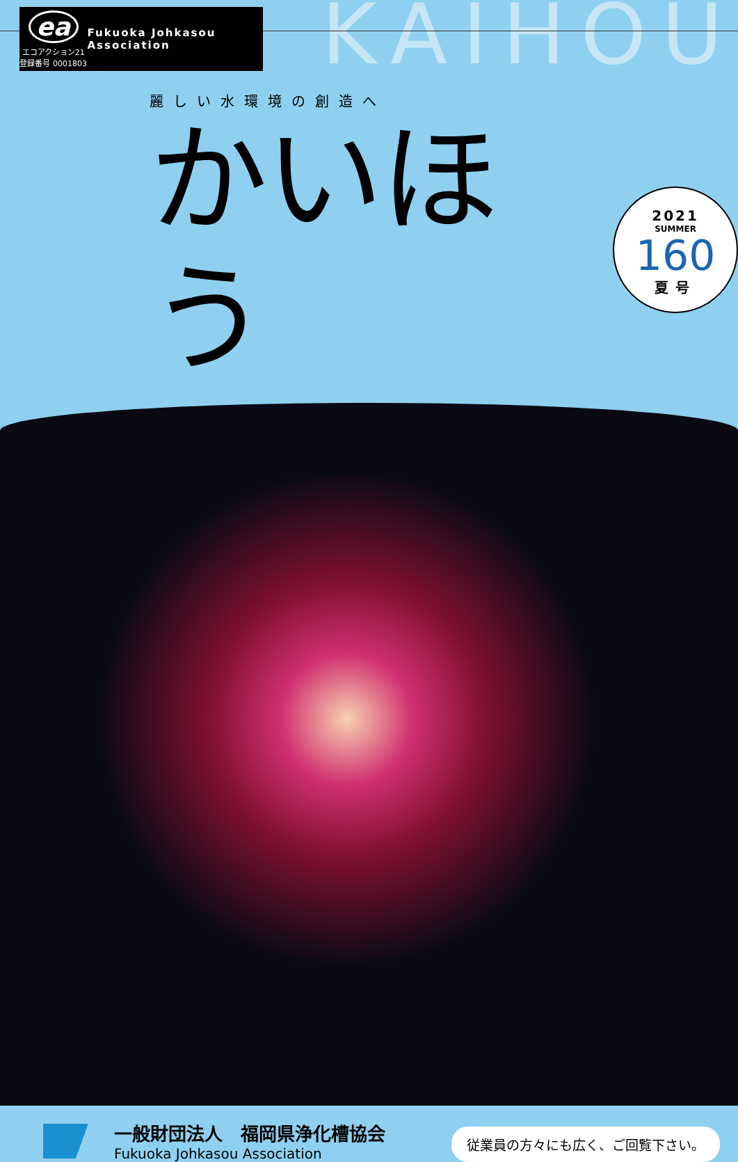ea
エコアクション21
登録番号 0001803
Fukuoka Johkasou Association
KAIHOU
麗しい水環境の創造へ
かいほう
2021
SUMMER
160
夏号
一般財団法人　福岡県浄化槽協会
Fukuoka Johkasou Association
従業員の方々にも広く、ご回覧下さい。